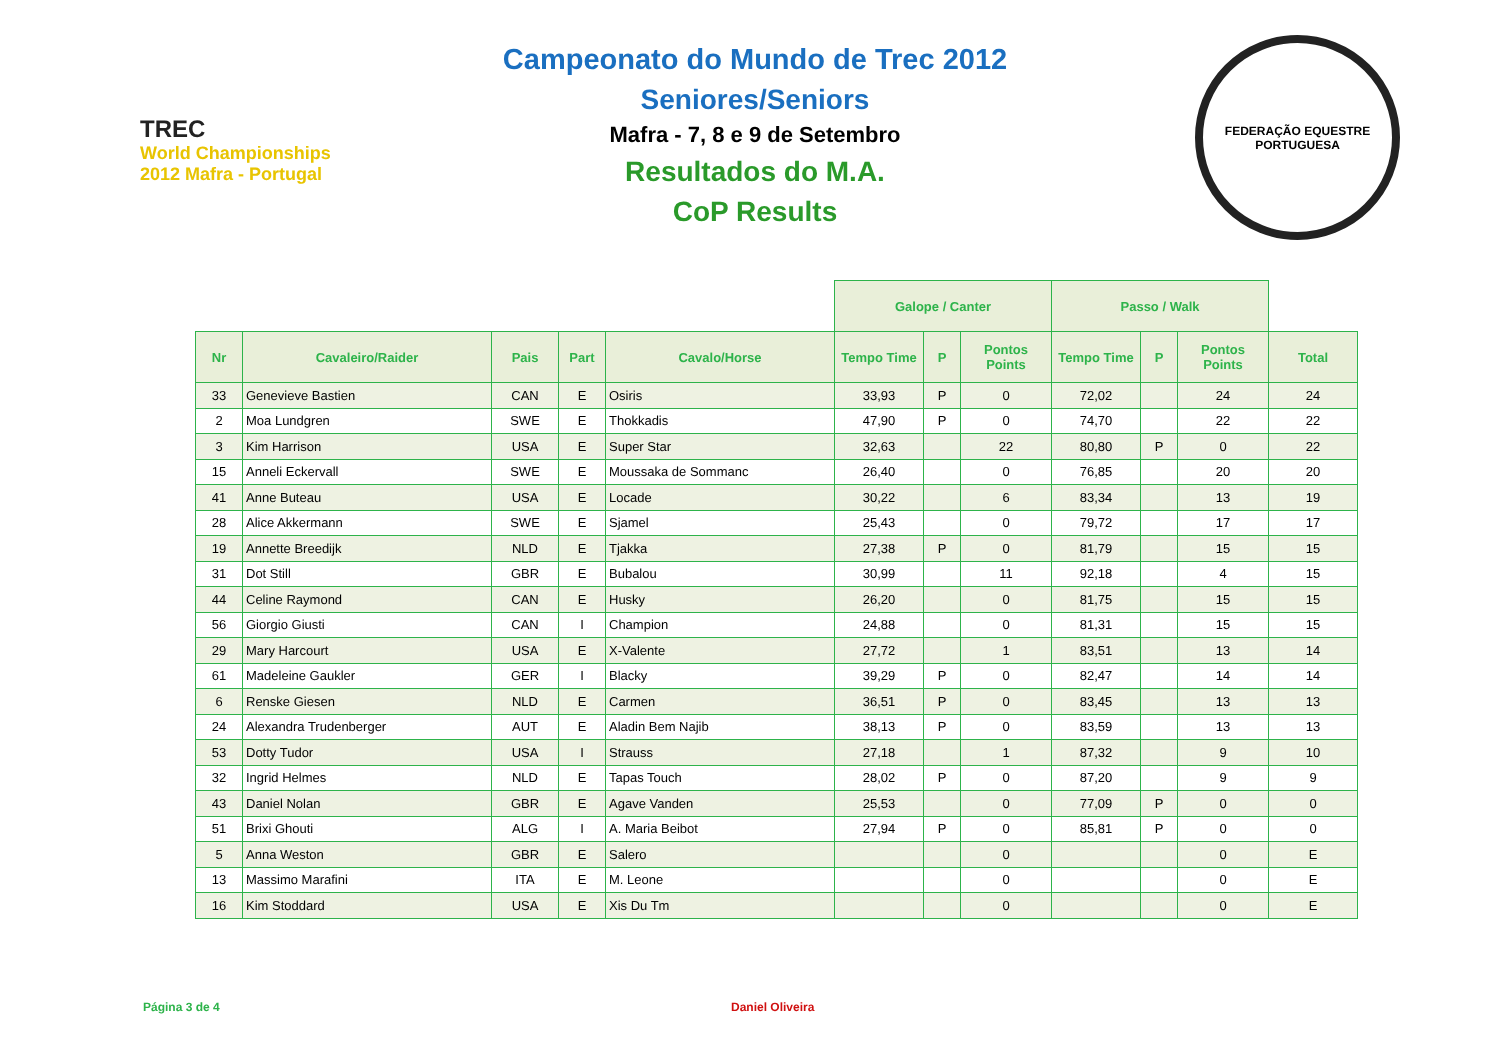TREC
World Championships 2012 Mafra - Portugal
Campeonato do Mundo de Trec 2012
Seniores/Seniors
Mafra - 7, 8 e 9 de Setembro
Resultados do M.A.
CoP Results
FEDERAÇÃO EQUESTRE PORTUGUESA
| | | | | | Galope / Canter | | | Passo / Walk | | | |
| --- | --- | --- | --- | --- | --- | --- | --- | --- | --- | --- | --- |
| Nr | Cavaleiro/Raider | Pais | Part | Cavalo/Horse | Tempo Time | P | Pontos Points | Tempo Time | P | Pontos Points | Total |
| 33 | Genevieve Bastien | CAN | E | Osiris | 33,93 | P | 0 | 72,02 | | 24 | 24 |
| 2 | Moa Lundgren | SWE | E | Thokkadis | 47,90 | P | 0 | 74,70 | | 22 | 22 |
| 3 | Kim Harrison | USA | E | Super Star | 32,63 | | 22 | 80,80 | P | 0 | 22 |
| 15 | Anneli Eckervall | SWE | E | Moussaka de Sommanc | 26,40 | | 0 | 76,85 | | 20 | 20 |
| 41 | Anne Buteau | USA | E | Locade | 30,22 | | 6 | 83,34 | | 13 | 19 |
| 28 | Alice Akkermann | SWE | E | Sjamel | 25,43 | | 0 | 79,72 | | 17 | 17 |
| 19 | Annette Breedijk | NLD | E | Tjakka | 27,38 | P | 0 | 81,79 | | 15 | 15 |
| 31 | Dot Still | GBR | E | Bubalou | 30,99 | | 11 | 92,18 | | 4 | 15 |
| 44 | Celine Raymond | CAN | E | Husky | 26,20 | | 0 | 81,75 | | 15 | 15 |
| 56 | Giorgio Giusti | CAN | I | Champion | 24,88 | | 0 | 81,31 | | 15 | 15 |
| 29 | Mary Harcourt | USA | E | X-Valente | 27,72 | | 1 | 83,51 | | 13 | 14 |
| 61 | Madeleine Gaukler | GER | I | Blacky | 39,29 | P | 0 | 82,47 | | 14 | 14 |
| 6 | Renske Giesen | NLD | E | Carmen | 36,51 | P | 0 | 83,45 | | 13 | 13 |
| 24 | Alexandra Trudenberger | AUT | E | Aladin Bem Najib | 38,13 | P | 0 | 83,59 | | 13 | 13 |
| 53 | Dotty Tudor | USA | I | Strauss | 27,18 | | 1 | 87,32 | | 9 | 10 |
| 32 | Ingrid Helmes | NLD | E | Tapas Touch | 28,02 | P | 0 | 87,20 | | 9 | 9 |
| 43 | Daniel Nolan | GBR | E | Agave Vanden | 25,53 | | 0 | 77,09 | P | 0 | 0 |
| 51 | Brixi Ghouti | ALG | I | A. Maria Beibot | 27,94 | P | 0 | 85,81 | P | 0 | 0 |
| 5 | Anna Weston | GBR | E | Salero | | | 0 | | | 0 | E |
| 13 | Massimo Marafini | ITA | E | M. Leone | | | 0 | | | 0 | E |
| 16 | Kim Stoddard | USA | E | Xis Du Tm | | | 0 | | | 0 | E |
Página 3 de 4 Daniel Oliveira